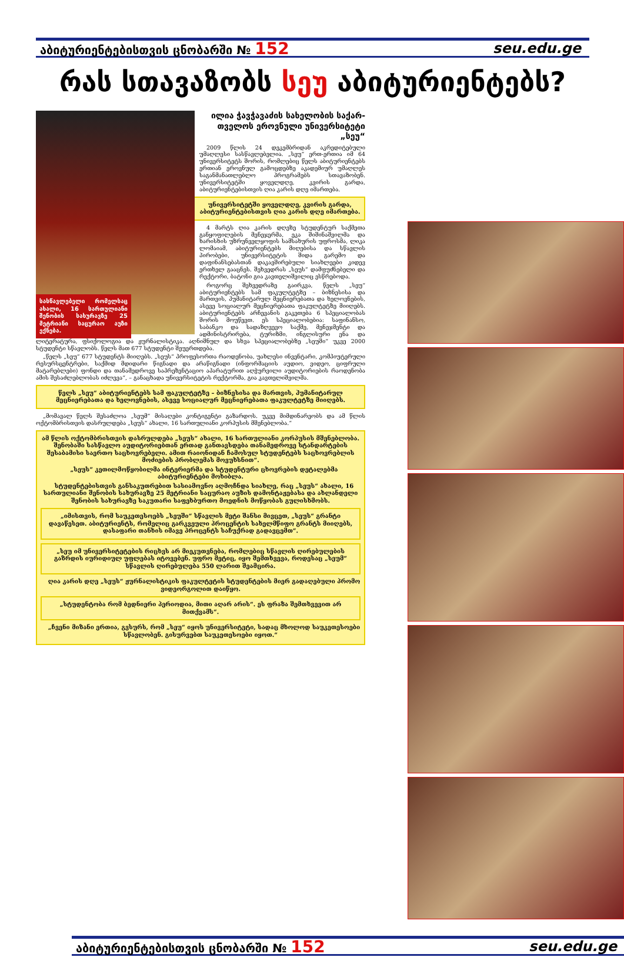აბიტურიენტებისთვის ცნობარში № 152 seu.edu.ge
რას სთავაზობს სეუ აბიტურიენტებს?
ილია ჭავჭავაძის სახელობის საქარ-თველოს ეროვნული უნივერსიტეტი „სეუ“
2009 წლის 24 დეკემბრიდან აკრედიტებული უმაღლესი სასწავლებელია. „სეუ“ ერთ-ერთია იმ 64 უნივერსიტეტს შორის, რომლებიც წელს აბიტურიენტებს ერთიან ეროვნულ გამოცდებზე აკადემიურ უმაღლეს საგანმანათლებლო პროგრამებს სთავაზობენ. უნივერსიტეტში ყოველდღე, კვირის გარდა, აბიტურიენტებისთვის ღია კარის დღე იმართება.
უნივერსიტეტში ყოველდღე, კვირის გარდა, აბიტურიენტებისთვის ღია კარის დღე იმართება.
4 მარტს ღია კარის დღეზე სტუდენტურ საქმეთა განყოფილების მენეჯერმა, ეკა შიშინაშვილმა და ხარისხის უზრუნველყოფის სამსახურის უფროსმა, ლიკა ლომაიამ, აბიტურიენტებს მიღებისა და სწავლის პირობები, უნივერსიტეტის შიდა გარემო და დაფინანსებასთან დაკავშირებული სიახლეები კიდევ ერთხელ გააცნეს. შეხვედრას „სეუს“ დამფუძნებელი და რექტორი, ბატონი გია კავთელიშვილიც ესწრებოდა.
როგორც შეხვედრაზე გაირკვა, წელს „სეუ“ აბიტურიენტებს სამ ფაკულტეტზე – ბიზნესისა და მართვის, ჰუმანიტარულ მეცნიერებათა და ხელოვნების, ასევე სოციალურ მეცნიერებათა ფაკულტეტზე მიიღებს. აბიტურიენტებს არჩევანის გაკეთება 6 სპეციალობას შორის მოუწევთ. ეს სპეციალობებია: საფინანსო, საბანკო და სადაზღვევო საქმე, მენეჯმენტი და ადმინისტრირება, ტურიზმი, ინგლისური ენა და ლიტერატურა, ფსიქოლოგია და ჟურნალისტიკა. აღნიშნულ და სხვა სპეციალობებზე „სეუში“ უკვე 2000 სტუდენტი სწავლობს. წელს მათ 677 სტუდენტი შეუერთდება.
სასწავლებელი რომელსაც ახალი, 16 სართულიანი შენობის სახურავზე 25 მეტრიანი საცურაო აუზი ექნება.
„წელს „სეუ“ 677 სტუდენტს მიიღებს. „სეუს“ პროფესორთა რაოდენობა, უახლესი ინვენტარი, კომპიუტერული რესურსცენტრები, საქმიდ მდიდარი წიგნადი და არაწიგნადი (ინფორმაციის აუდიო, ვიდეო, ციფრული მატარებლები) ფონდი და თანამედროვე საპრეზენტაციო აპარატურით აღჭურვილი აუდიტორიების რაოდენობა ამის შესაძლებლობას იძლევა“, – განაცხადა უნივერსიტეტის რექტორმა, გია კავთელიშვილმა.
წელს „სეუ“ აბიტურიენტებს სამ ფაკულტეტზე – ბიზნესისა და მართვის, ჰუმანიტარულ მეცნიერებათა და ხელოვნების, ასევე სოციალურ მეცნიერებათა ფაკულტეტზე მიიღებს.
„მომავალ წელს შესაძლოა „სეუმ“ მისაღები კონტიგენტი გაზარდოს. უკვე მიმდინარეობს და ამ წლის ოქტომბრისთვის დასრულდება „სეუს“ ახალი, 16 სართულიანი კორპუსის მშენებლობა.“
ამ წლის ოქტომბრისთვის დასრულდება „სეუს“ ახალი, 16 სართულიანი კორპუსის მშენებლობა. შენობაში სასწავლო აუდიტორიებთან ერთად განთავსდება თანამედროვე სტანდარტების შესაბამისი საერთო საცხოვრებელი. ამით რაიონიდან ჩამოსულ სტუდენტებს საცხოვრებლის მოძიების პრობლემას მოვუხსნით“.
„სეუს“ კეთილმოწყობილმა ინტერიერმა და სტუდენტური ცხოვრების დეტალებმა აბიტურიენტები მოხიბლა.
სტუდენტებისთვის განსაკუთრებით სასიამოვნო აღმოჩნდა სიახლე, რაც „სეუს“ ახალი, 16 სართულიანი შენობის სახურავზე 25 მეტრიანი საცურაო აუზის დამონტაჟებასა და ახლანდელი შენობის სახურავზე საკუთარი საფეხბურთო მოედნის მოწყობას გულისხმობს.
„იმისთვის, რომ საუკეთესოებს „სეუში“ სწავლის მეტი შანსი მივცეთ, „სეუს“ გრანტი დავაწესეთ. აბიტურიენტს, რომელიც გარკვეული პროცენტის სახელმწიფო გრანტს მიიღებს, დასაფარი თანხის იმავე პროცენტს საჩუქრად გადავცემთ“.
„სეუ იმ უნივერსიტეტების რიცხვს არ მიეკუთვნება, რომლებიც სწავლის ღირებულების გაზრდის იურიდიულ უფლებას იტოვებენ. უფრო მეტიც, იყო შემთხვევა, როდესაც „სეუმ“ სწავლის ღირებულება 550 ლარით შეამცირა.
ღია კარის დღე „სეუს“ ჟურნალისტიკის ფაკულტეტის სტუდენტების მიერ გადაღებული პრომო ვიდეორგოლით დაიწყო.
„სტუდენტობა რომ ბედნიერი პერიოდია, მითი აღარ არის“. ეს ფრაზა შემთხვევით არ მითქვამს“.
„ჩვენი მიზანი ერთია, გვსურს, რომ „სეუ“ იყოს უნივერსიტეტი, სადაც მხოლოდ საუკეთესოები სწავლობენ. გისურვებთ საუკეთესოები იყოთ.“
აბიტურიენტებისთვის ცნობარში № 152 seu.edu.ge